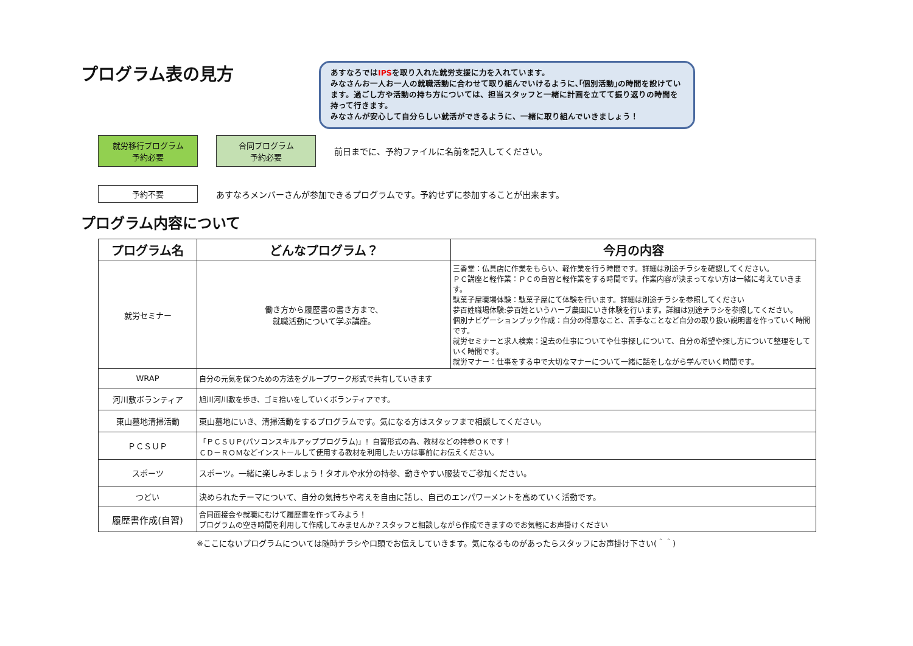プログラム表の見方
あすなろではIPSを取り入れた就労支援に力を入れています。
みなさんお一人お一人の就職活動に合わせて取り組んでいけるように､｢個別活動｣の時間を設けています。過ごし方や活動の持ち方については、担当スタッフと一緒に計画を立てて振り返りの時間を持って行きます。
みなさんが安心して自分らしい就活ができるように、一緒に取り組んでいきましょう！
就労移行プログラム
予約必要
合同プログラム
予約必要
前日までに、予約ファイルに名前を記入してください。
予約不要
あすなろメンバーさんが参加できるプログラムです。予約せずに参加することが出来ます。
プログラム内容について
| プログラム名 | どんなプログラム？ | 今月の内容 |
| --- | --- | --- |
| 就労セミナー | 働き方から履歴書の書き方まで、 就職活動について学ぶ講座。 | 三香堂：仏具店に作業をもらい、軽作業を行う時間です。詳細は別途チラシを確認してください。 ＰＣ講座と軽作業：ＰＣの自習と軽作業をする時間です。作業内容が決まってない方は一緒に考えていきます。 駄菓子屋職場体験：駄菓子屋にて体験を行います。詳細は別途チラシを参照してください 夢百姓職場体験:夢百姓というハーブ農園にいき体験を行います。詳細は別途チラシを参照してください。 個別ナビゲーションブック作成：自分の得意なこと、苦手なことなど自分の取り扱い説明書を作っていく時間です。 就労セミナーと求人検索：過去の仕事についてや仕事探しについて、自分の希望や探し方について整理をしていく時間です。 就労マナー：仕事をする中で大切なマナーについて一緒に話をしながら学んでいく時間です。 |
| WRAP | 自分の元気を保つための方法をグループワーク形式で共有していきます | |
| 河川敷ボランティア | 旭川河川敷を歩き、ゴミ拾いをしていくボランティアです。 | |
| 東山墓地清掃活動 | 東山墓地にいき、清掃活動をするプログラムです。気になる方はスタッフまで相談してください。 | |
| ＰＣＳＵＰ | 「ＰＣＳＵＰ(パソコンスキルアッププログラム)」！自習形式の為、教材などの持参ＯＫです！ ＣＤ－ＲＯＭなどインストールして使用する教材を利用したい方は事前にお伝えください。 | |
| スポーツ | スポーツ。一緒に楽しみましょう！タオルや水分の持参、動きやすい服装でご参加ください。 | |
| つどい | 決められたテーマについて、自分の気持ちや考えを自由に話し、自己のエンパワーメントを高めていく活動です。 | |
| 履歴書作成(自習) | 合同面接会や就職にむけて履歴書を作ってみよう！ プログラムの空き時間を利用して作成してみませんか？スタッフと相談しながら作成できますのでお気軽にお声掛けください | |
※ここにないプログラムについては随時チラシや口頭でお伝えしていきます。気になるものがあったらスタッフにお声掛け下さい(＾＾)